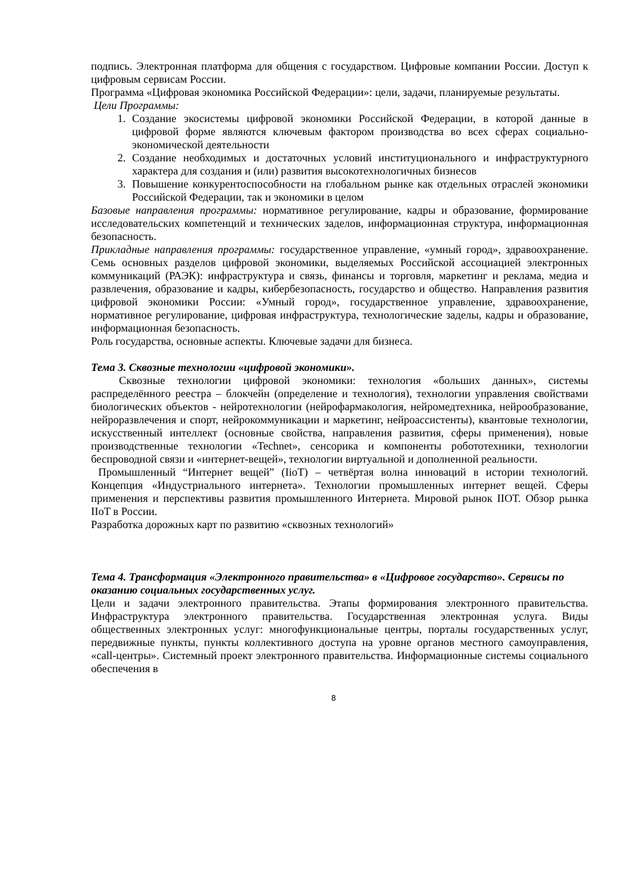подпись. Электронная платформа для общения с государством. Цифровые компании России. Доступ к цифровым сервисам России.
Программа «Цифровая экономика Российской Федерации»: цели, задачи, планируемые результаты.
Цели Программы:
1. Создание экосистемы цифровой экономики Российской Федерации, в которой данные в цифровой форме являются ключевым фактором производства во всех сферах социально-экономической деятельности
2. Создание необходимых и достаточных условий институционального и инфраструктурного характера для создания и (или) развития высокотехнологичных бизнесов
3. Повышение конкурентоспособности на глобальном рынке как отдельных отраслей экономики Российской Федерации, так и экономики в целом
Базовые направления программы: нормативное регулирование, кадры и образование, формирование исследовательских компетенций и технических заделов, информационная структура, информационная безопасность.
Прикладные направления программы: государственное управление, «умный город», здравоохранение. Семь основных разделов цифровой экономики, выделяемых Российской ассоциацией электронных коммуникаций (РАЭК): инфраструктура и связь, финансы и торговля, маркетинг и реклама, медиа и развлечения, образование и кадры, кибербезопасность, государство и общество. Направления развития цифровой экономики России: «Умный город», государственное управление, здравоохранение, нормативное регулирование, цифровая инфраструктура, технологические заделы, кадры и образование, информационная безопасность.
Роль государства, основные аспекты. Ключевые задачи для бизнеса.
Тема 3. Сквозные технологии «цифровой экономики».
Сквозные технологии цифровой экономики: технология «больших данных», системы распределённого реестра – блокчейн (определение и технология), технологии управления свойствами биологических объектов - нейротехнологии (нейрофармакология, нейромедтехника, нейрообразование, нейроразвлечения и спорт, нейрокоммуникации и маркетинг, нейроассистенты), квантовые технологии, искусственный интеллект (основные свойства, направления развития, сферы применения), новые производственные технологии «Technet», сенсорика и компоненты робототехники, технологии беспроводной связи и «интернет-вещей», технологии виртуальной и дополненной реальности.
Промышленный “Интернет вещей” (IioT) – четвёртая волна инноваций в истории технологий. Концепция «Индустриального интернета». Технологии промышленных интернет вещей. Сферы применения и перспективы развития промышленного Интернета. Мировой рынок IIОТ. Обзор рынка IIoT в России.
Разработка дорожных карт по развитию «сквозных технологий»
Тема 4. Трансформация «Электронного правительства» в «Цифровое государство». Сервисы по оказанию социальных государственных услуг.
Цели и задачи электронного правительства. Этапы формирования электронного правительства. Инфраструктура электронного правительства. Государственная электронная услуга. Виды общественных электронных услуг: многофункциональные центры, порталы государственных услуг, передвижные пункты, пункты коллективного доступа на уровне органов местного самоуправления, «call-центры». Системный проект электронного правительства. Информационные системы социального обеспечения в
8